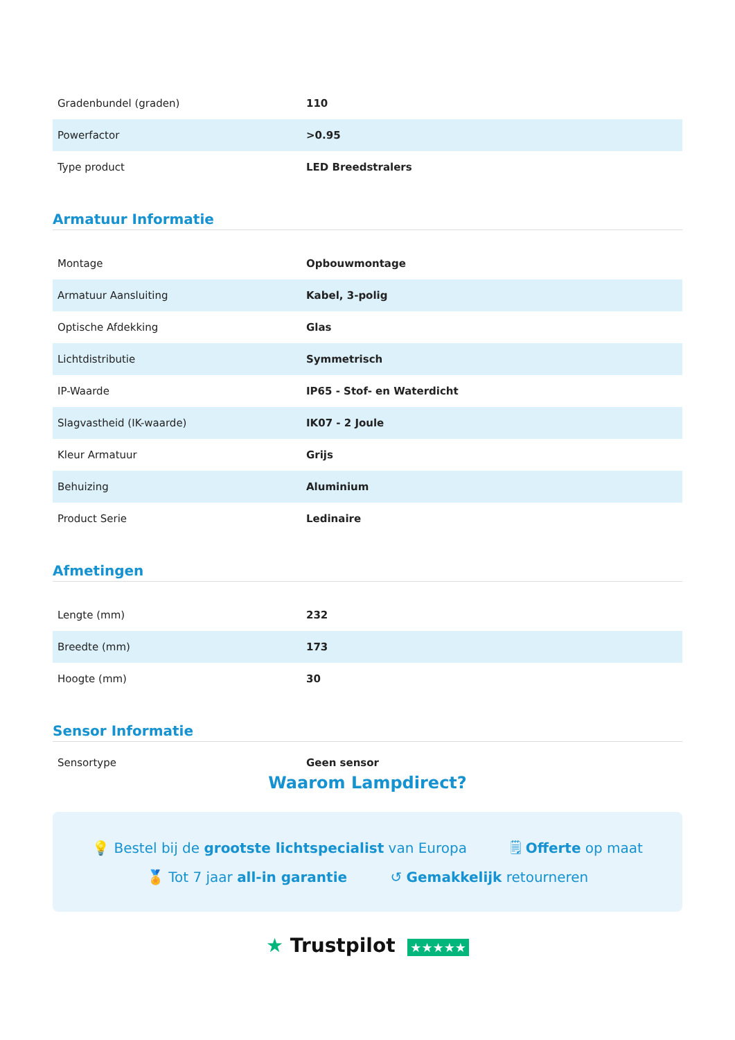| Gradenbundel (graden) | 110 |
| Powerfactor | >0.95 |
| Type product | LED Breedstralers |
Armatuur Informatie
| Montage | Opbouwmontage |
| Armatuur Aansluiting | Kabel, 3-polig |
| Optische Afdekking | Glas |
| Lichtdistributie | Symmetrisch |
| IP-Waarde | IP65 - Stof- en Waterdicht |
| Slagvastheid (IK-waarde) | IK07 - 2 Joule |
| Kleur Armatuur | Grijs |
| Behuizing | Aluminium |
| Product Serie | Ledinaire |
Afmetingen
| Lengte (mm) | 232 |
| Breedte (mm) | 173 |
| Hoogte (mm) | 30 |
Sensor Informatie
| Sensortype | Geen sensor |
Waarom Lampdirect?
💡 Bestel bij de grootste lichtspecialist van Europa 🗒 Offerte op maat
🏅 Tot 7 jaar all-in garantie ↺ Gemakkelijk retourneren
★ Trustpilot ★★★★★